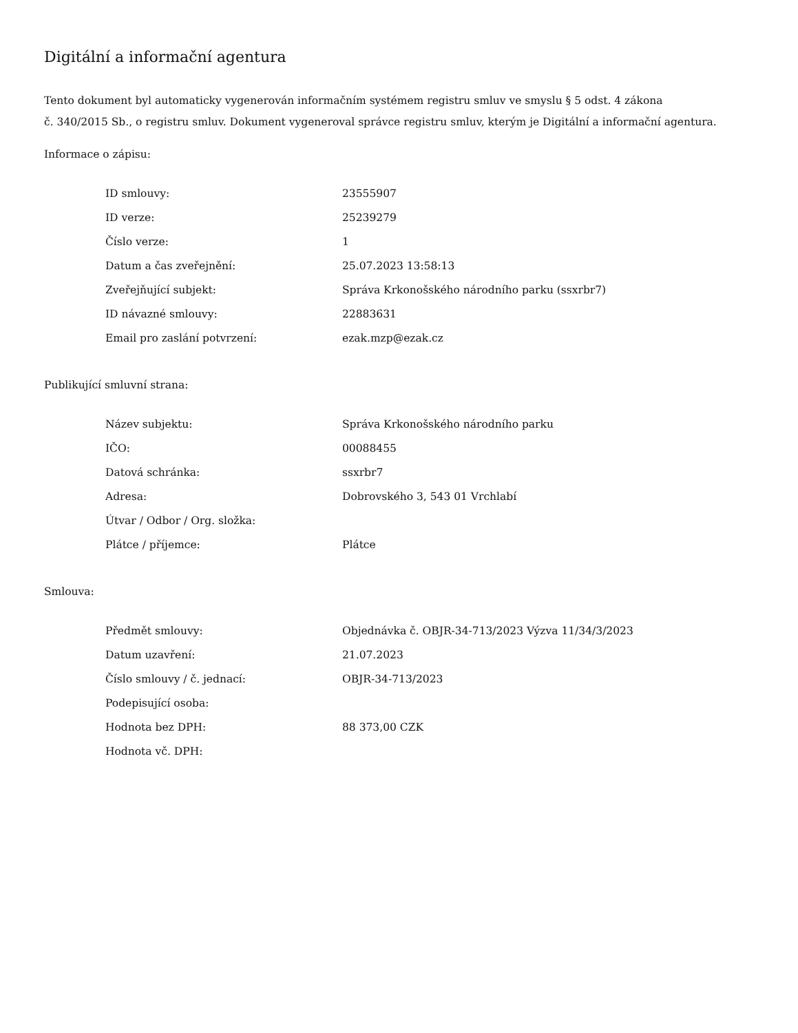Digitální a informační agentura
Tento dokument byl automaticky vygenerován informačním systémem registru smluv ve smyslu § 5 odst. 4 zákona
č. 340/2015 Sb., o registru smluv. Dokument vygeneroval správce registru smluv, kterým je Digitální a informační agentura.
Informace o zápisu:
| ID smlouvy: | 23555907 |
| ID verze: | 25239279 |
| Číslo verze: | 1 |
| Datum a čas zveřejnění: | 25.07.2023 13:58:13 |
| Zveřejňující subjekt: | Správa Krkonošského národního parku (ssxrbr7) |
| ID návazné smlouvy: | 22883631 |
| Email pro zaslání potvrzení: | ezak.mzp@ezak.cz |
Publikující smluvní strana:
| Název subjektu: | Správa Krkonošského národního parku |
| IČO: | 00088455 |
| Datová schránka: | ssxrbr7 |
| Adresa: | Dobrovského 3, 543 01 Vrchlabí |
| Útvar / Odbor / Org. složka: | |
| Plátce / příjemce: | Plátce |
Smlouva:
| Předmět smlouvy: | Objednávka č. OBJR-34-713/2023 Výzva 11/34/3/2023 |
| Datum uzavření: | 21.07.2023 |
| Číslo smlouvy / č. jednací: | OBJR-34-713/2023 |
| Podepisující osoba: | |
| Hodnota bez DPH: | 88 373,00 CZK |
| Hodnota vč. DPH: | |